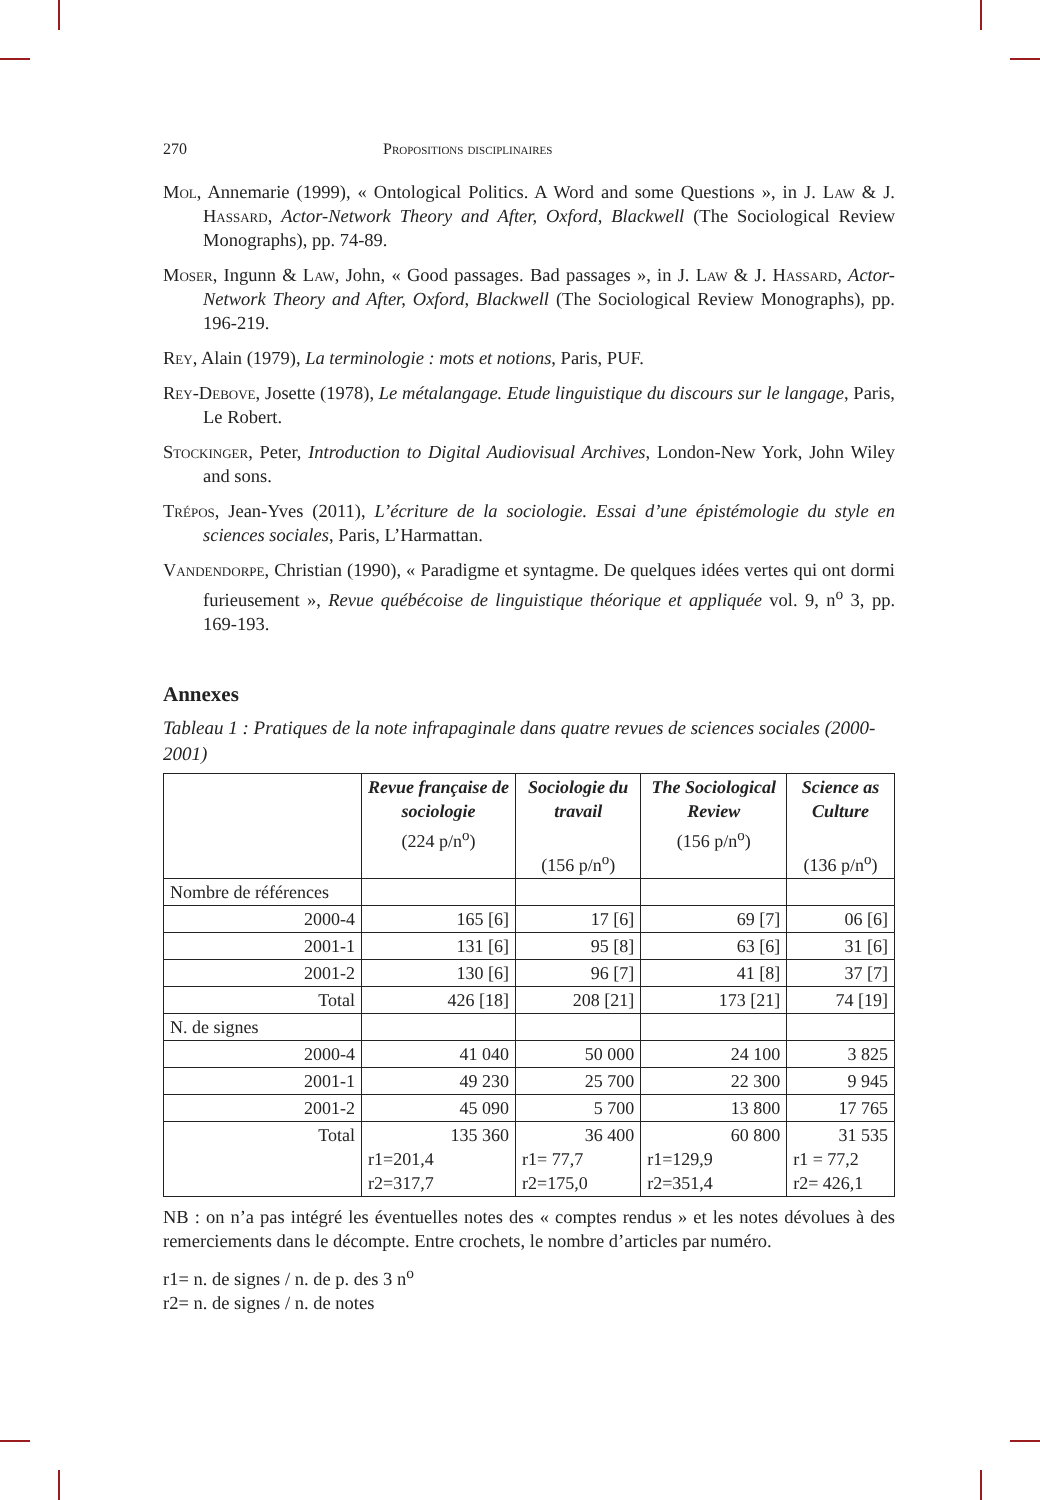270 Propositions disciplinaires
Mol, Annemarie (1999), « Ontological Politics. A Word and some Questions », in J. Law & J. Hassard, Actor-Network Theory and After, Oxford, Blackwell (The Sociological Review Monographs), pp. 74-89.
Moser, Ingunn & Law, John, « Good passages. Bad passages », in J. Law & J. Hassard, Actor-Network Theory and After, Oxford, Blackwell (The Sociological Review Monographs), pp. 196-219.
Rey, Alain (1979), La terminologie : mots et notions, Paris, PUF.
Rey-Debove, Josette (1978), Le métalangage. Etude linguistique du discours sur le langage, Paris, Le Robert.
Stockinger, Peter, Introduction to Digital Audiovisual Archives, London-New York, John Wiley and sons.
Trépos, Jean-Yves (2011), L’écriture de la sociologie. Essai d’une épistémologie du style en sciences sociales, Paris, L’Harmattan.
Vandendorpe, Christian (1990), « Paradigme et syntagme. De quelques idées vertes qui ont dormi furieusement », Revue québécoise de linguistique théorique et appliquée vol. 9, n<sup>o</sup> 3, pp. 169-193.
Annexes
Tableau 1 : Pratiques de la note infrapaginale dans quatre revues de sciences sociales (2000-2001)
| | Revue française de sociologie (224 p/n<sup>o</sup>) | Sociologie du travail (156 p/n<sup>o</sup>) | The Sociological Review (156 p/n<sup>o</sup>) | Science as Culture (136 p/n<sup>o</sup>) |
| --- | --- | --- | --- | --- |
| Nombre de références | | | | |
| 2000-4 | 165 [6] | 17 [6] | 69 [7] | 06 [6] |
| 2001-1 | 131 [6] | 95 [8] | 63 [6] | 31 [6] |
| 2001-2 | 130 [6] | 96 [7] | 41 [8] | 37 [7] |
| Total | 426 [18] | 208 [21] | 173 [21] | 74 [19] |
| N. de signes | | | | |
| 2000-4 | 41 040 | 50 000 | 24 100 | 3 825 |
| 2001-1 | 49 230 | 25 700 | 22 300 | 9 945 |
| 2001-2 | 45 090 | 5 700 | 13 800 | 17 765 |
| Total | 135 360 r1=201,4 r2=317,7 | 36 400 r1= 77,7 r2=175,0 | 60 800 r1=129,9 r2=351,4 | 31 535 r1 = 77,2 r2= 426,1 |
NB : on n’a pas intégré les éventuelles notes des « comptes rendus » et les notes dévolues à des remerciements dans le décompte. Entre crochets, le nombre d’articles par numéro.
r1= n. de signes / n. de p. des 3 n<sup>o</sup>
r2= n. de signes / n. de notes